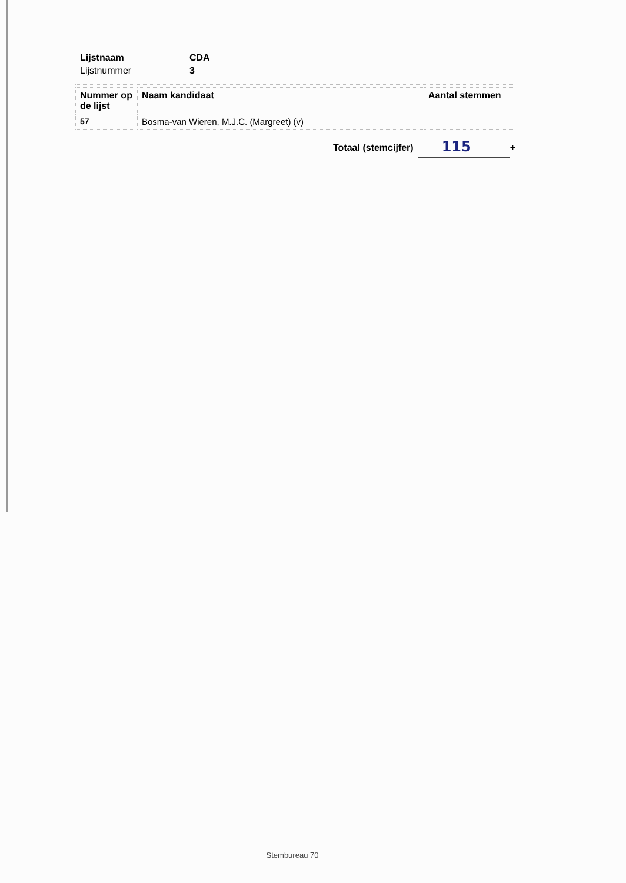| Lijstnaam | CDA |
| Lijstnummer | 3 |
| Nummer op de lijst | Naam kandidaat | Aantal stemmen |
| --- | --- | --- |
| 57 | Bosma-van Wieren, M.J.C. (Margreet) (v) | |
Totaal (stemcijfer)
115
+
Stembureau 70